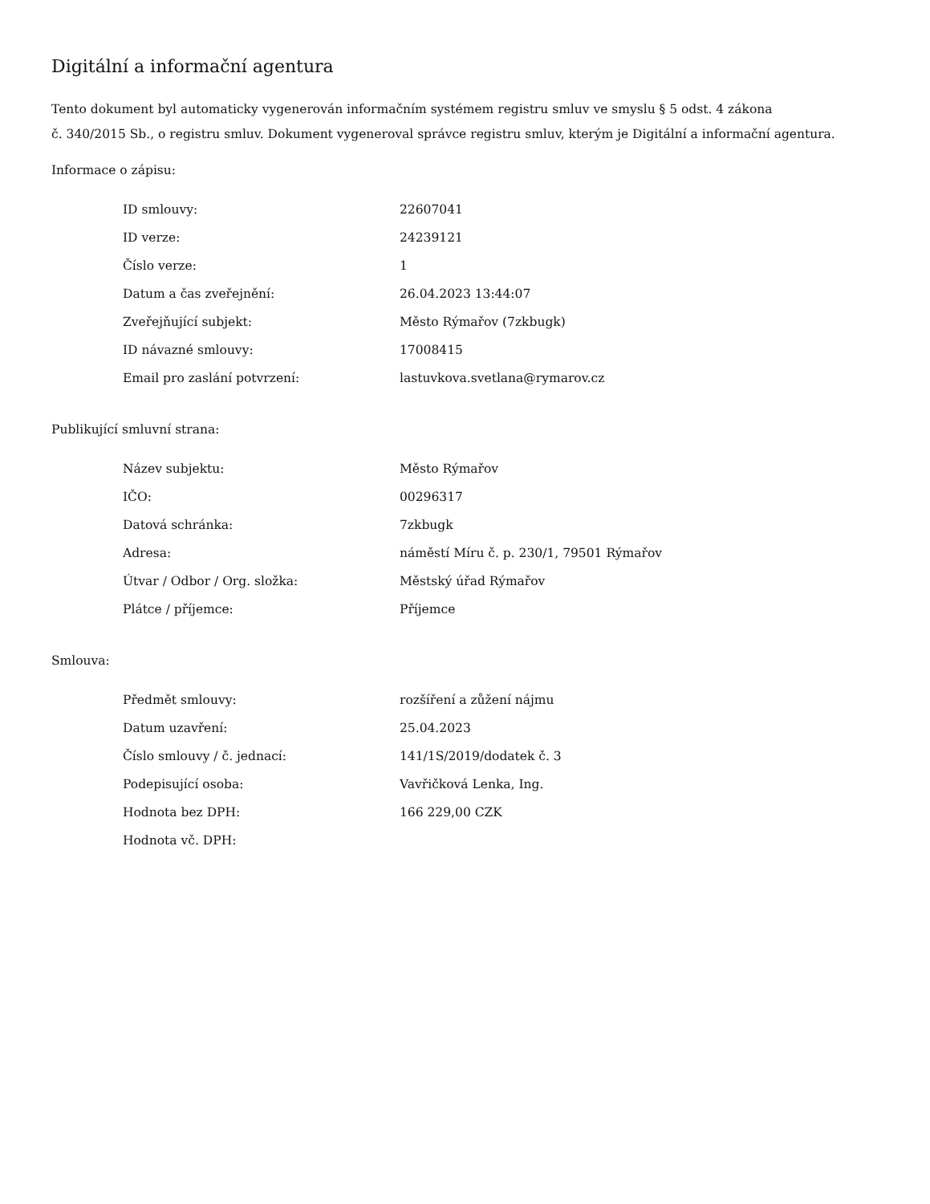Digitální a informační agentura
Tento dokument byl automaticky vygenerován informačním systémem registru smluv ve smyslu § 5 odst. 4 zákona
č. 340/2015 Sb., o registru smluv. Dokument vygeneroval správce registru smluv, kterým je Digitální a informační agentura.
Informace o zápisu:
| ID smlouvy: | 22607041 |
| ID verze: | 24239121 |
| Číslo verze: | 1 |
| Datum a čas zveřejnění: | 26.04.2023 13:44:07 |
| Zveřejňující subjekt: | Město Rýmařov (7zkbugk) |
| ID návazné smlouvy: | 17008415 |
| Email pro zaslání potvrzení: | lastuvkova.svetlana@rymarov.cz |
Publikující smluvní strana:
| Název subjektu: | Město Rýmařov |
| IČO: | 00296317 |
| Datová schránka: | 7zkbugk |
| Adresa: | náměstí Míru č. p. 230/1, 79501 Rýmařov |
| Útvar / Odbor / Org. složka: | Městský úřad Rýmařov |
| Plátce / příjemce: | Příjemce |
Smlouva:
| Předmět smlouvy: | rozšíření a zůžení nájmu |
| Datum uzavření: | 25.04.2023 |
| Číslo smlouvy / č. jednací: | 141/1S/2019/dodatek č. 3 |
| Podepisující osoba: | Vavřičková Lenka, Ing. |
| Hodnota bez DPH: | 166 229,00 CZK |
| Hodnota vč. DPH: | |